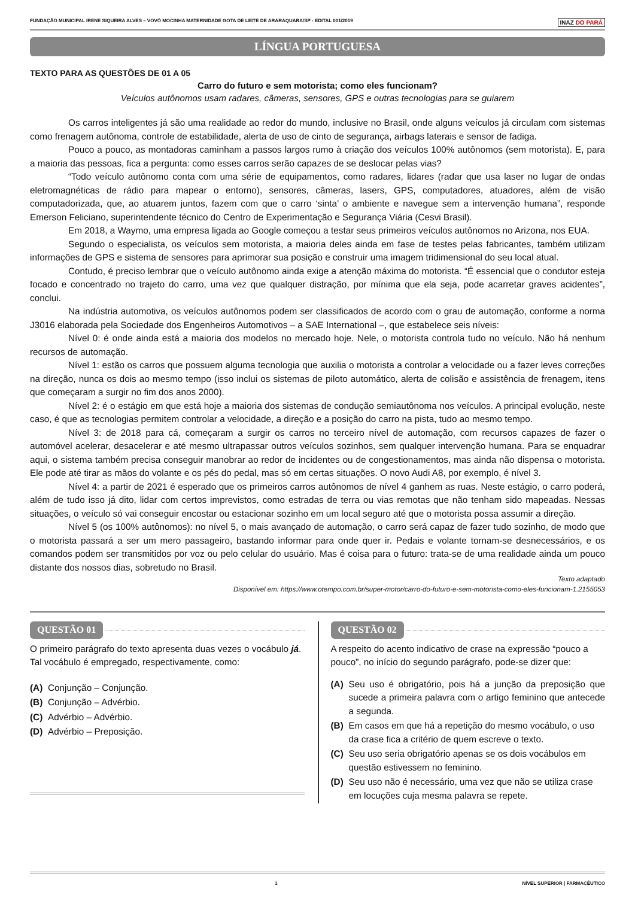FUNDAÇÃO MUNICIPAL IRENE SIQUEIRA ALVES – VOVÓ MOCINHA MATERNIDADE GOTA DE LEITE DE ARARAQUARA/SP - EDITAL 001/2019 INAZ DO PARÁ
LÍNGUA PORTUGUESA
TEXTO PARA AS QUESTÕES DE 01 A 05
Carro do futuro e sem motorista; como eles funcionam?
Veículos autônomos usam radares, câmeras, sensores, GPS e outras tecnologias para se guiarem
Os carros inteligentes já são uma realidade ao redor do mundo, inclusive no Brasil, onde alguns veículos já circulam com sistemas como frenagem autônoma, controle de estabilidade, alerta de uso de cinto de segurança, airbags laterais e sensor de fadiga.
Pouco a pouco, as montadoras caminham a passos largos rumo à criação dos veículos 100% autônomos (sem motorista). E, para a maioria das pessoas, fica a pergunta: como esses carros serão capazes de se deslocar pelas vias?
“Todo veículo autônomo conta com uma série de equipamentos, como radares, lidares (radar que usa laser no lugar de ondas eletromagnéticas de rádio para mapear o entorno), sensores, câmeras, lasers, GPS, computadores, atuadores, além de visão computadorizada, que, ao atuarem juntos, fazem com que o carro ‘sinta’ o ambiente e navegue sem a intervenção humana”, responde Emerson Feliciano, superintendente técnico do Centro de Experimentação e Segurança Viária (Cesvi Brasil).
Em 2018, a Waymo, uma empresa ligada ao Google começou a testar seus primeiros veículos autônomos no Arizona, nos EUA.
Segundo o especialista, os veículos sem motorista, a maioria deles ainda em fase de testes pelas fabricantes, também utilizam informações de GPS e sistema de sensores para aprimorar sua posição e construir uma imagem tridimensional do seu local atual.
Contudo, é preciso lembrar que o veículo autônomo ainda exige a atenção máxima do motorista. “É essencial que o condutor esteja focado e concentrado no trajeto do carro, uma vez que qualquer distração, por mínima que ela seja, pode acarretar graves acidentes”, conclui.
Na indústria automotiva, os veículos autônomos podem ser classificados de acordo com o grau de automação, conforme a norma J3016 elaborada pela Sociedade dos Engenheiros Automotivos – a SAE International –, que estabelece seis níveis:
Nível 0: é onde ainda está a maioria dos modelos no mercado hoje. Nele, o motorista controla tudo no veículo. Não há nenhum recursos de automação.
Nível 1: estão os carros que possuem alguma tecnologia que auxilia o motorista a controlar a velocidade ou a fazer leves correções na direção, nunca os dois ao mesmo tempo (isso inclui os sistemas de piloto automático, alerta de colisão e assistência de frenagem, itens que começaram a surgir no fim dos anos 2000).
Nível 2: é o estágio em que está hoje a maioria dos sistemas de condução semiautônoma nos veículos. A principal evolução, neste caso, é que as tecnologias permitem controlar a velocidade, a direção e a posição do carro na pista, tudo ao mesmo tempo.
Nível 3: de 2018 para cá, começaram a surgir os carros no terceiro nível de automação, com recursos capazes de fazer o automóvel acelerar, desacelerar e até mesmo ultrapassar outros veículos sozinhos, sem qualquer intervenção humana. Para se enquadrar aqui, o sistema também precisa conseguir manobrar ao redor de incidentes ou de congestionamentos, mas ainda não dispensa o motorista. Ele pode até tirar as mãos do volante e os pés do pedal, mas só em certas situações. O novo Audi A8, por exemplo, é nível 3.
Nível 4: a partir de 2021 é esperado que os primeiros carros autônomos de nível 4 ganhem as ruas. Neste estágio, o carro poderá, além de tudo isso já dito, lidar com certos imprevistos, como estradas de terra ou vias remotas que não tenham sido mapeadas. Nessas situações, o veículo só vai conseguir encostar ou estacionar sozinho em um local seguro até que o motorista possa assumir a direção.
Nível 5 (os 100% autônomos): no nível 5, o mais avançado de automação, o carro será capaz de fazer tudo sozinho, de modo que o motorista passará a ser um mero passageiro, bastando informar para onde quer ir. Pedais e volante tornam-se desnecessários, e os comandos podem ser transmitidos por voz ou pelo celular do usuário. Mas é coisa para o futuro: trata-se de uma realidade ainda um pouco distante dos nossos dias, sobretudo no Brasil.
Texto adaptado
Disponível em: https://www.otempo.com.br/super-motor/carro-do-futuro-e-sem-motorista-como-eles-funcionam-1.2155053
QUESTÃO 01
O primeiro parágrafo do texto apresenta duas vezes o vocábulo já. Tal vocábulo é empregado, respectivamente, como:
(A) Conjunção – Conjunção.
(B) Conjunção – Advérbio.
(C) Advérbio – Advérbio.
(D) Advérbio – Preposição.
QUESTÃO 02
A respeito do acento indicativo de crase na expressão “pouco a pouco”, no início do segundo parágrafo, pode-se dizer que:
(A) Seu uso é obrigatório, pois há a junção da preposição que sucede a primeira palavra com o artigo feminino que antecede a segunda.
(B) Em casos em que há a repetição do mesmo vocábulo, o uso da crase fica a critério de quem escreve o texto.
(C) Seu uso seria obrigatório apenas se os dois vocábulos em questão estivessem no feminino.
(D) Seu uso não é necessário, uma vez que não se utiliza crase em locuções cuja mesma palavra se repete.
1 NÍVEL SUPERIOR | FARMACÊUTICO